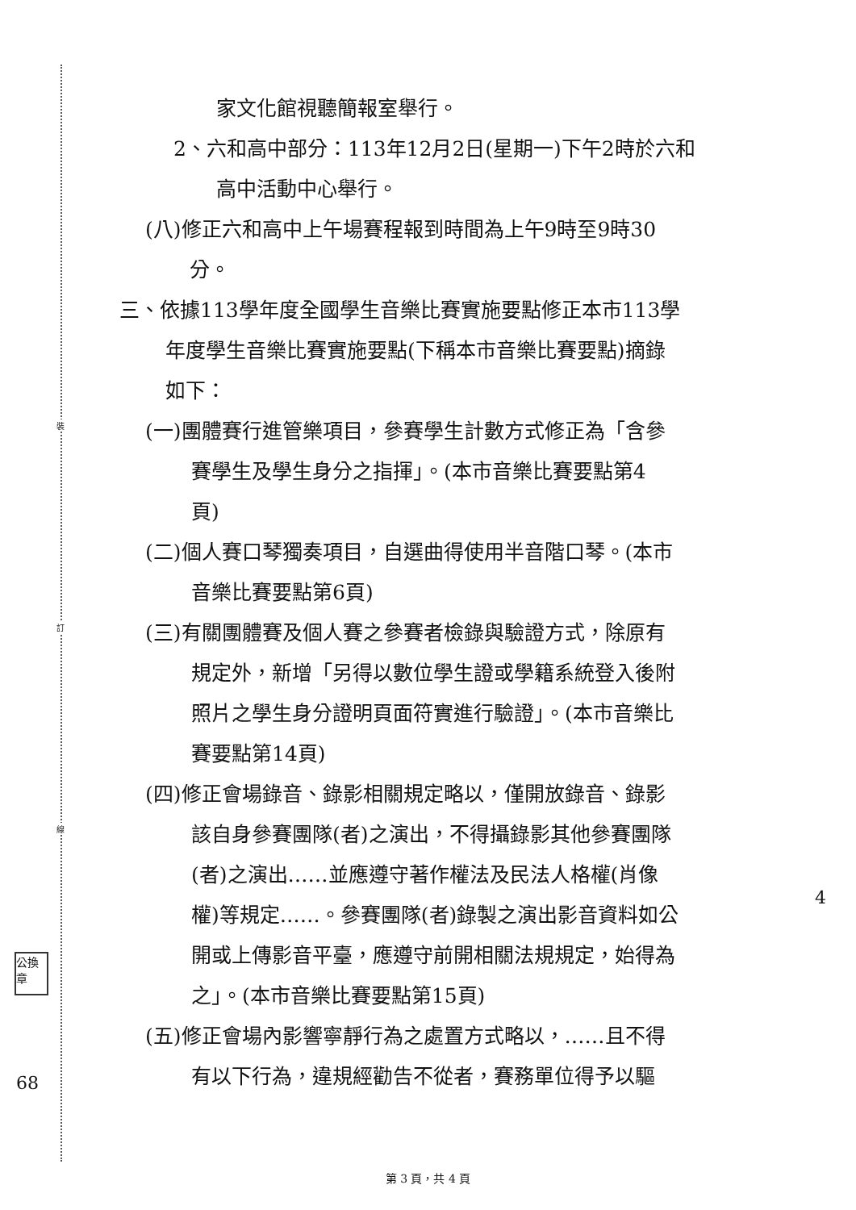裝
訂
線
公換章
家文化館視聽簡報室舉行。
2、六和高中部分：113年12月2日(星期一)下午2時於六和
高中活動中心舉行。
(八)修正六和高中上午場賽程報到時間為上午9時至9時30
分。
三、依據113學年度全國學生音樂比賽實施要點修正本市113學
年度學生音樂比賽實施要點(下稱本市音樂比賽要點)摘錄
如下：
(一)團體賽行進管樂項目，參賽學生計數方式修正為「含參
賽學生及學生身分之指揮」。(本市音樂比賽要點第4
頁)
(二)個人賽口琴獨奏項目，自選曲得使用半音階口琴。(本市
音樂比賽要點第6頁)
(三)有關團體賽及個人賽之參賽者檢錄與驗證方式，除原有
規定外，新增「另得以數位學生證或學籍系統登入後附
照片之學生身分證明頁面符實進行驗證」。(本市音樂比
賽要點第14頁)
(四)修正會場錄音、錄影相關規定略以，僅開放錄音、錄影
該自身參賽團隊(者)之演出，不得攝錄影其他參賽團隊
(者)之演出……並應遵守著作權法及民法人格權(肖像
權)等規定……。參賽團隊(者)錄製之演出影音資料如公
開或上傳影音平臺，應遵守前開相關法規規定，始得為
之」。(本市音樂比賽要點第15頁)
(五)修正會場內影響寧靜行為之處置方式略以，……且不得
有以下行為，違規經勸告不從者，賽務單位得予以驅
68
4
第 3 頁，共 4 頁